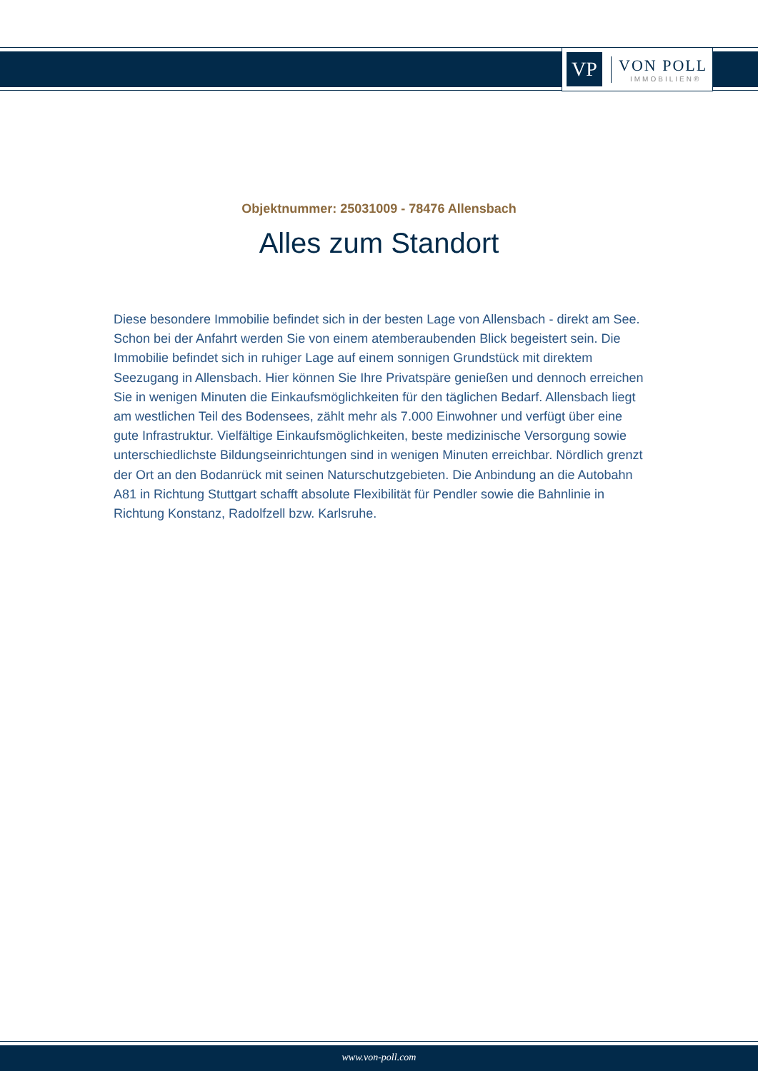VP
VON POLL
IMMOBILIEN®
Objektnummer: 25031009 - 78476 Allensbach
Alles zum Standort
Diese besondere Immobilie befindet sich in der besten Lage von Allensbach - direkt am See. Schon bei der Anfahrt werden Sie von einem atemberaubenden Blick begeistert sein. Die Immobilie befindet sich in ruhiger Lage auf einem sonnigen Grundstück mit direktem Seezugang in Allensbach. Hier können Sie Ihre Privatspäre genießen und dennoch erreichen Sie in wenigen Minuten die Einkaufsmöglichkeiten für den täglichen Bedarf. Allensbach liegt am westlichen Teil des Bodensees, zählt mehr als 7.000 Einwohner und verfügt über eine gute Infrastruktur. Vielfältige Einkaufsmöglichkeiten, beste medizinische Versorgung sowie unterschiedlichste Bildungseinrichtungen sind in wenigen Minuten erreichbar. Nördlich grenzt der Ort an den Bodanrück mit seinen Naturschutzgebieten. Die Anbindung an die Autobahn A81 in Richtung Stuttgart schafft absolute Flexibilität für Pendler sowie die Bahnlinie in Richtung Konstanz, Radolfzell bzw. Karlsruhe.
www.von-poll.com